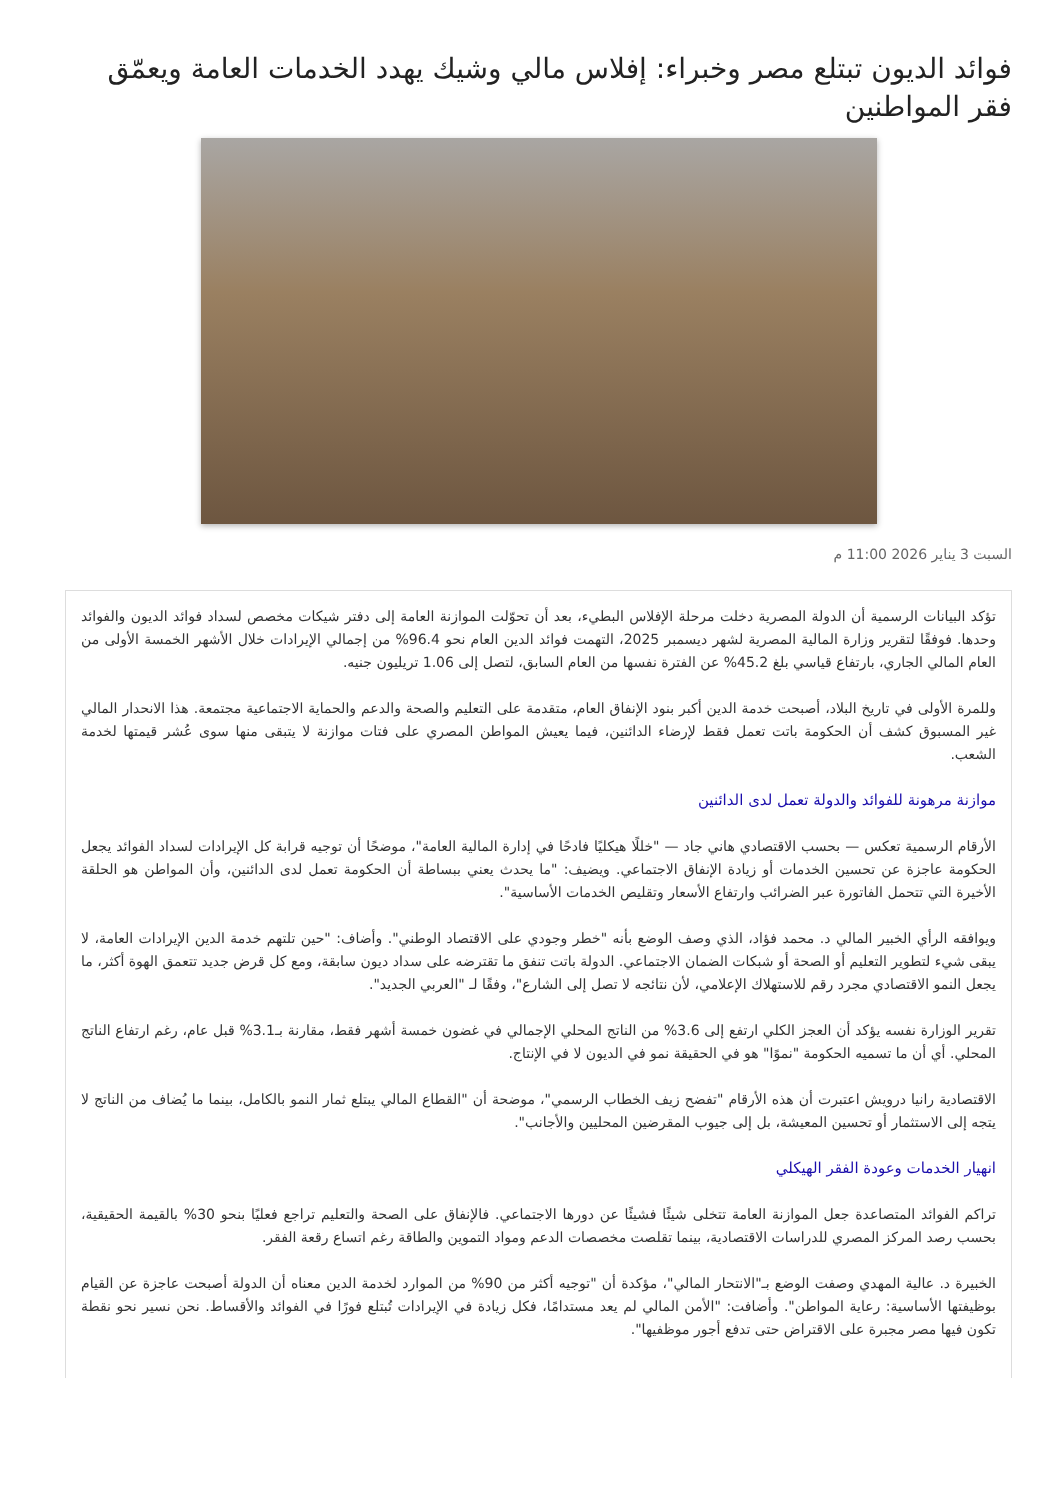فوائد الديون تبتلع مصر وخبراء: إفلاس مالي وشيك يهدد الخدمات العامة ويعمّق فقر المواطنين
السبت 3 يناير 2026 11:00 م
تؤكد البيانات الرسمية أن الدولة المصرية دخلت مرحلة الإفلاس البطيء، بعد أن تحوّلت الموازنة العامة إلى دفتر شيكات مخصص لسداد فوائد الديون والفوائد وحدها. فوفقًا لتقرير وزارة المالية المصرية لشهر ديسمبر 2025، التهمت فوائد الدين العام نحو 96.4% من إجمالي الإيرادات خلال الأشهر الخمسة الأولى من العام المالي الجاري، بارتفاع قياسي بلغ 45.2% عن الفترة نفسها من العام السابق، لتصل إلى 1.06 تريليون جنيه.
وللمرة الأولى في تاريخ البلاد، أصبحت خدمة الدين أكبر بنود الإنفاق العام، متقدمة على التعليم والصحة والدعم والحماية الاجتماعية مجتمعة. هذا الانحدار المالي غير المسبوق كشف أن الحكومة باتت تعمل فقط لإرضاء الدائنين، فيما يعيش المواطن المصري على فتات موازنة لا يتبقى منها سوى عُشر قيمتها لخدمة الشعب.
موازنة مرهونة للفوائد والدولة تعمل لدى الدائنين
الأرقام الرسمية تعكس — بحسب الاقتصادي هاني جاد — "خللًا هيكليًا فادحًا في إدارة المالية العامة"، موضحًا أن توجيه قرابة كل الإيرادات لسداد الفوائد يجعل الحكومة عاجزة عن تحسين الخدمات أو زيادة الإنفاق الاجتماعي. ويضيف: "ما يحدث يعني ببساطة أن الحكومة تعمل لدى الدائنين، وأن المواطن هو الحلقة الأخيرة التي تتحمل الفاتورة عبر الضرائب وارتفاع الأسعار وتقليص الخدمات الأساسية".
ويوافقه الرأي الخبير المالي د. محمد فؤاد، الذي وصف الوضع بأنه "خطر وجودي على الاقتصاد الوطني". وأضاف: "حين تلتهم خدمة الدين الإيرادات العامة، لا يبقى شيء لتطوير التعليم أو الصحة أو شبكات الضمان الاجتماعي. الدولة باتت تنفق ما تقترضه على سداد ديون سابقة، ومع كل قرض جديد تتعمق الهوة أكثر، ما يجعل النمو الاقتصادي مجرد رقم للاستهلاك الإعلامي، لأن نتائجه لا تصل إلى الشارع"، وفقًا لـ "العربي الجديد".
تقرير الوزارة نفسه يؤكد أن العجز الكلي ارتفع إلى 3.6% من الناتج المحلي الإجمالي في غضون خمسة أشهر فقط، مقارنة بـ3.1% قبل عام، رغم ارتفاع الناتج المحلي. أي أن ما تسميه الحكومة "نموًا" هو في الحقيقة نمو في الديون لا في الإنتاج.
الاقتصادية رانيا درويش اعتبرت أن هذه الأرقام "تفضح زيف الخطاب الرسمي"، موضحة أن "القطاع المالي يبتلع ثمار النمو بالكامل، بينما ما يُضاف من الناتج لا يتجه إلى الاستثمار أو تحسين المعيشة، بل إلى جيوب المقرضين المحليين والأجانب".
انهيار الخدمات وعودة الفقر الهيكلي
تراكم الفوائد المتصاعدة جعل الموازنة العامة تتخلى شيئًا فشيئًا عن دورها الاجتماعي. فالإنفاق على الصحة والتعليم تراجع فعليًا بنحو 30% بالقيمة الحقيقية، بحسب رصد المركز المصري للدراسات الاقتصادية، بينما تقلصت مخصصات الدعم ومواد التموين والطاقة رغم اتساع رقعة الفقر.
الخبيرة د. عالية المهدي وصفت الوضع بـ"الانتحار المالي"، مؤكدة أن "توجيه أكثر من 90% من الموارد لخدمة الدين معناه أن الدولة أصبحت عاجزة عن القيام بوظيفتها الأساسية: رعاية المواطن". وأضافت: "الأمن المالي لم يعد مستدامًا، فكل زيادة في الإيرادات تُبتلع فورًا في الفوائد والأقساط. نحن نسير نحو نقطة تكون فيها مصر مجبرة على الاقتراض حتى تدفع أجور موظفيها".